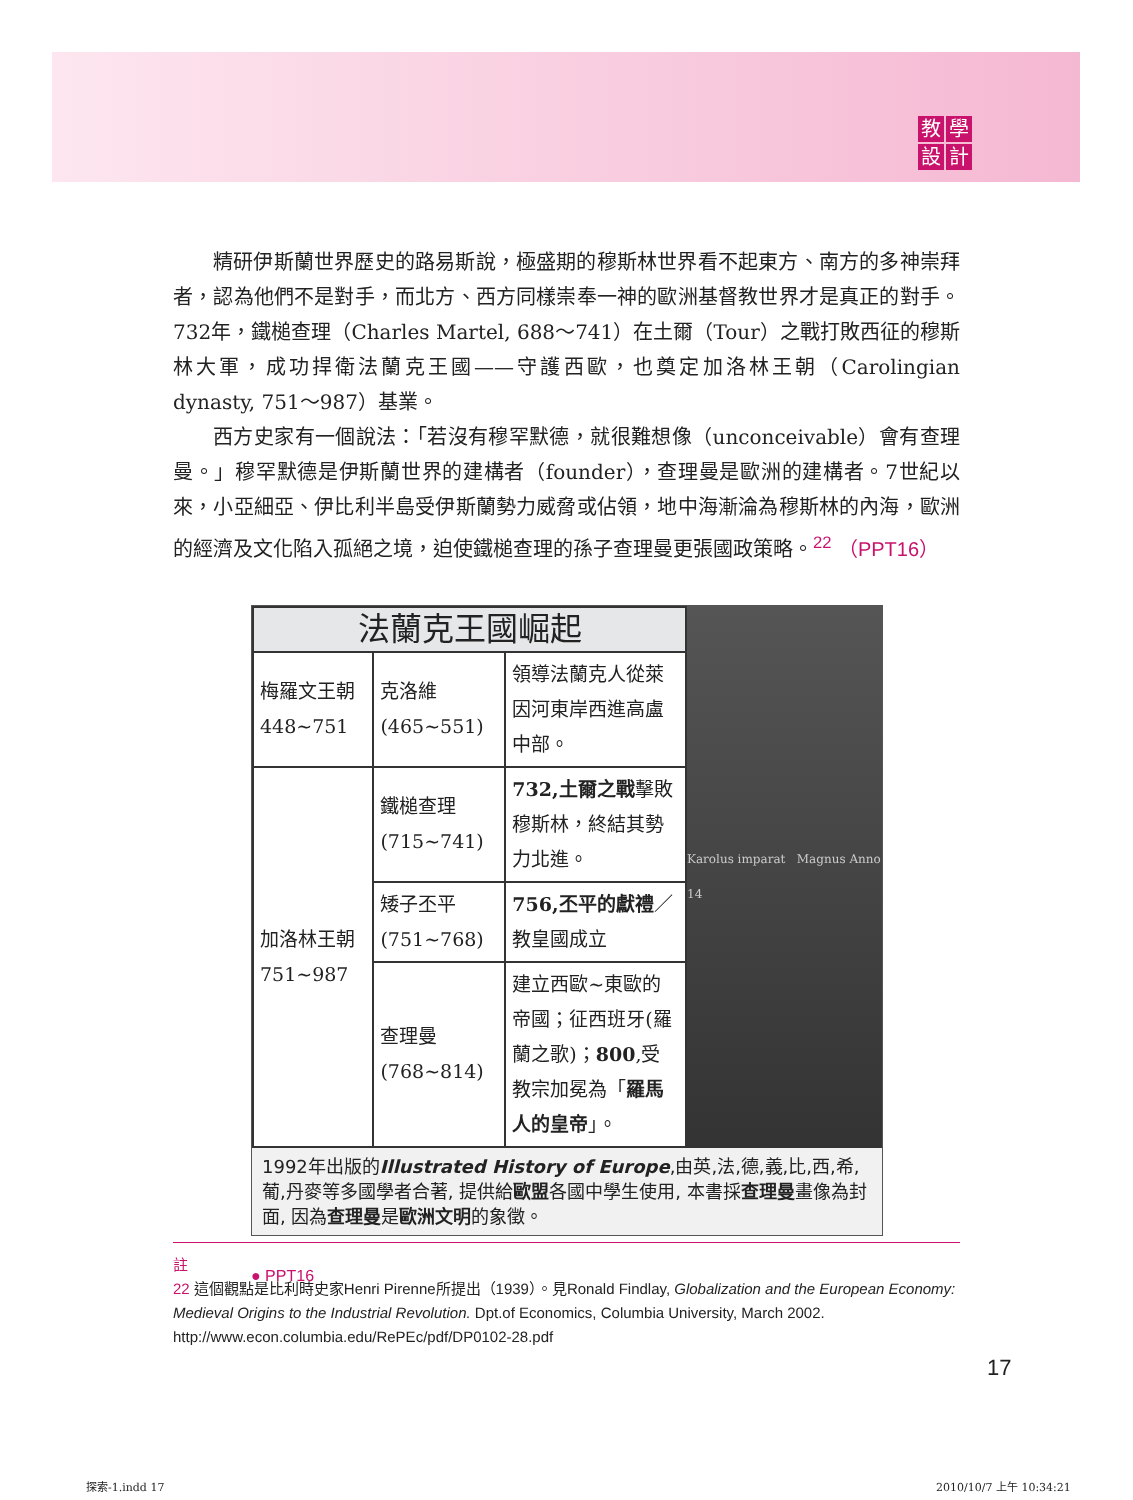教學設計
精研伊斯蘭世界歷史的路易斯說，極盛期的穆斯林世界看不起東方、南方的多神崇拜者，認為他們不是對手，而北方、西方同樣崇奉一神的歐洲基督教世界才是真正的對手。732年，鐵槌查理（Charles Martel, 688～741）在土爾（Tour）之戰打敗西征的穆斯林大軍，成功捍衛法蘭克王國——守護西歐，也奠定加洛林王朝（Carolingian dynasty, 751～987）基業。
西方史家有一個說法：「若沒有穆罕默德，就很難想像（unconceivable）會有查理曼。」穆罕默德是伊斯蘭世界的建構者（founder），查理曼是歐洲的建構者。7世紀以來，小亞細亞、伊比利半島受伊斯蘭勢力威脅或佔領，地中海漸淪為穆斯林的內海，歐洲的經濟及文化陷入孤絕之境，迫使鐵槌查理的孫子查理曼更張國政策略。<sup>22</sup> （PPT16）
| 法蘭克王國崛起 | | |
| --- | --- | --- |
| 梅羅文王朝 448~751 | 克洛維 (465~551) | 領導法蘭克人從萊因河東岸西進高盧中部。 |
| 加洛林王朝 751~987 | 鐵槌查理 (715~741) | 732,土爾之戰 擊敗穆斯林，終結其勢力北進。 |
| | 矮子丕平 (751~768) | 756,丕平的獻禮 ／教皇國成立 |
| | 查理曼 (768~814) | 建立西歐~東歐的帝國；征西班牙(羅蘭之歌)； 800 ,受教宗加冕為「 羅馬人的皇帝 」。 |
Karolus imparat Magnus Anno 14
1992年出版的Illustrated History of Europe,由英,法,德,義,比,西,希,葡,丹麥等多國學者合著, 提供給歐盟各國中學生使用, 本書採查理曼畫像為封面, 因為查理曼是歐洲文明的象徵。
● PPT16
註
22 這個觀點是比利時史家Henri Pirenne所提出（1939）。見Ronald Findlay, Globalization and the European Economy: Medieval Origins to the Industrial Revolution. Dpt.of Economics, Columbia University, March 2002. http://www.econ.columbia.edu/RePEc/pdf/DP0102-28.pdf
17
探索-1.indd 17 2010/10/7 上午 10:34:21